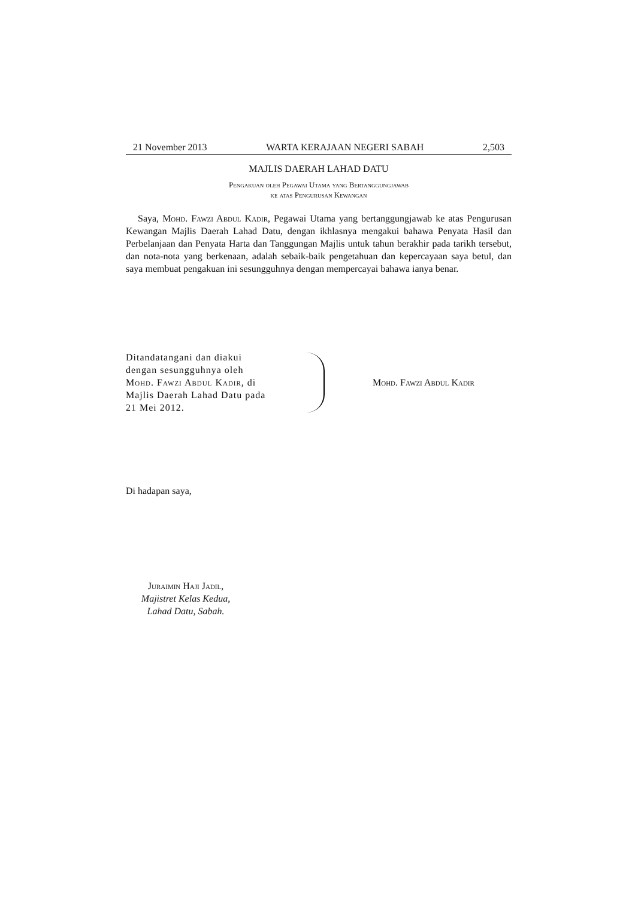21 November 2013 WARTA KERAJAAN NEGERI SABAH 2,503
MAJLIS DAERAH LAHAD DATU
Pengakuan oleh Pegawai Utama yang Bertanggungjawab
ke atas Pengurusan Kewangan
Saya, Mohd. Fawzi Abdul Kadir, Pegawai Utama yang bertanggungjawab ke atas Pengurusan Kewangan Majlis Daerah Lahad Datu, dengan ikhlasnya mengakui bahawa Penyata Hasil dan Perbelanjaan dan Penyata Harta dan Tanggungan Majlis untuk tahun berakhir pada tarikh tersebut, dan nota-nota yang berkenaan, adalah sebaik-baik pengetahuan dan kepercayaan saya betul, dan saya membuat pengakuan ini sesungguhnya dengan mempercayai bahawa ianya benar.
Ditandatangani dan diakui dengan sesungguhnya oleh Mohd. Fawzi Abdul Kadir, di Majlis Daerah Lahad Datu pada 21 Mei 2012.
Mohd. Fawzi Abdul Kadir
Di hadapan saya,
Juraimin Haji Jadil,
Majistret Kelas Kedua,
Lahad Datu, Sabah.